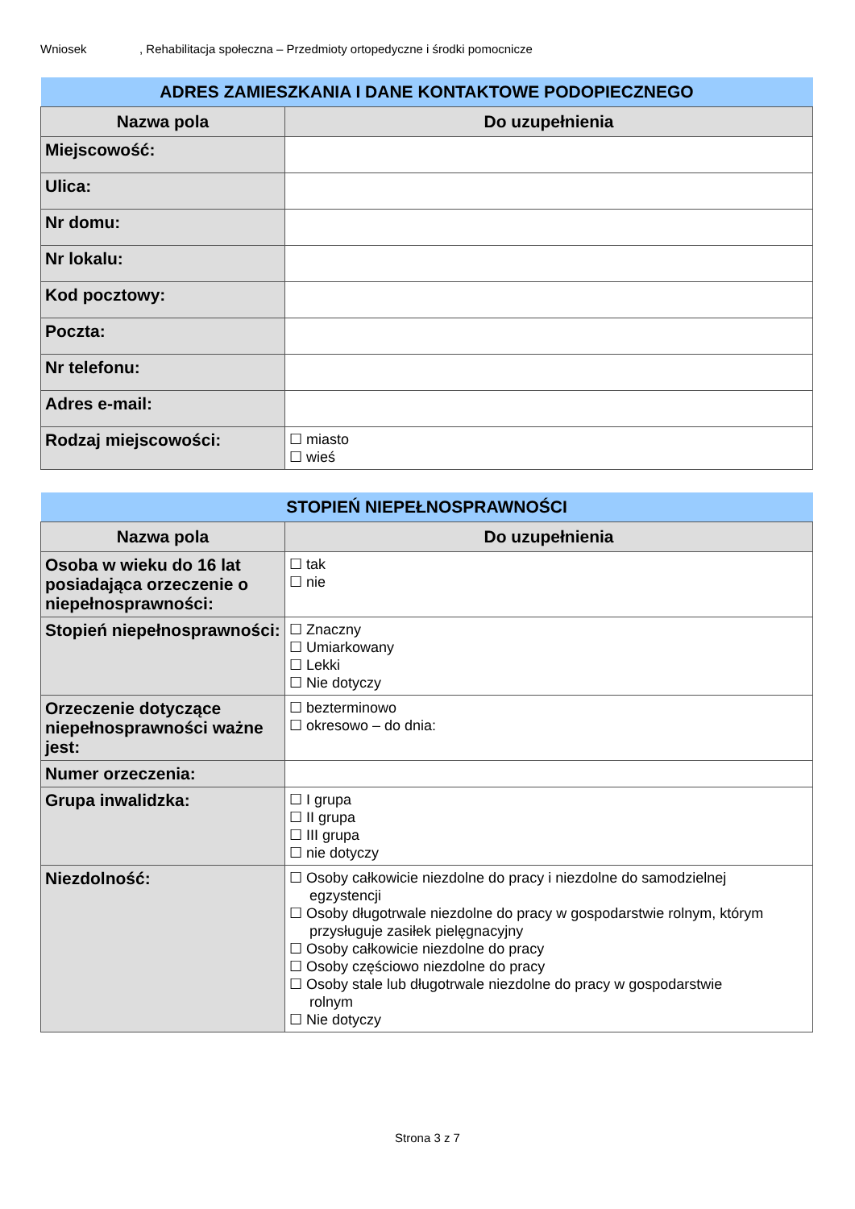Wniosek, Rehabilitacja społeczna – Przedmioty ortopedyczne i środki pomocnicze
| ADRES ZAMIESZKANIA I DANE KONTAKTOWE PODOPIECZNEGO | |
| Nazwa pola | Do uzupełnienia |
| Miejscowość: | |
| Ulica: | |
| Nr domu: | |
| Nr lokalu: | |
| Kod pocztowy: | |
| Poczta: | |
| Nr telefonu: | |
| Adres e-mail: | |
| Rodzaj miejscowości: | ☐ miasto ☐ wieś |
| STOPIEŃ NIEPEŁNOSPRAWNOŚCI | |
| Nazwa pola | Do uzupełnienia |
| Osoba w wieku do 16 lat posiadająca orzeczenie o niepełnosprawności: | ☐ tak ☐ nie |
| Stopień niepełnosprawności: | ☐ Znaczny ☐ Umiarkowany ☐ Lekki ☐ Nie dotyczy |
| Orzeczenie dotyczące niepełnosprawności ważne jest: | ☐ bezterminowo ☐ okresowo – do dnia: |
| Numer orzeczenia: | |
| Grupa inwalidzka: | ☐ I grupa ☐ II grupa ☐ III grupa ☐ nie dotyczy |
| Niezdolność: | ☐ Osoby całkowicie niezdolne do pracy i niezdolne do samodzielnej egzystencji ☐ Osoby długotrwale niezdolne do pracy w gospodarstwie rolnym, którym przysługuje zasiłek pielęgnacyjny ☐ Osoby całkowicie niezdolne do pracy ☐ Osoby częściowo niezdolne do pracy ☐ Osoby stale lub długotrwale niezdolne do pracy w gospodarstwie rolnym ☐ Nie dotyczy |
Strona 3 z 7